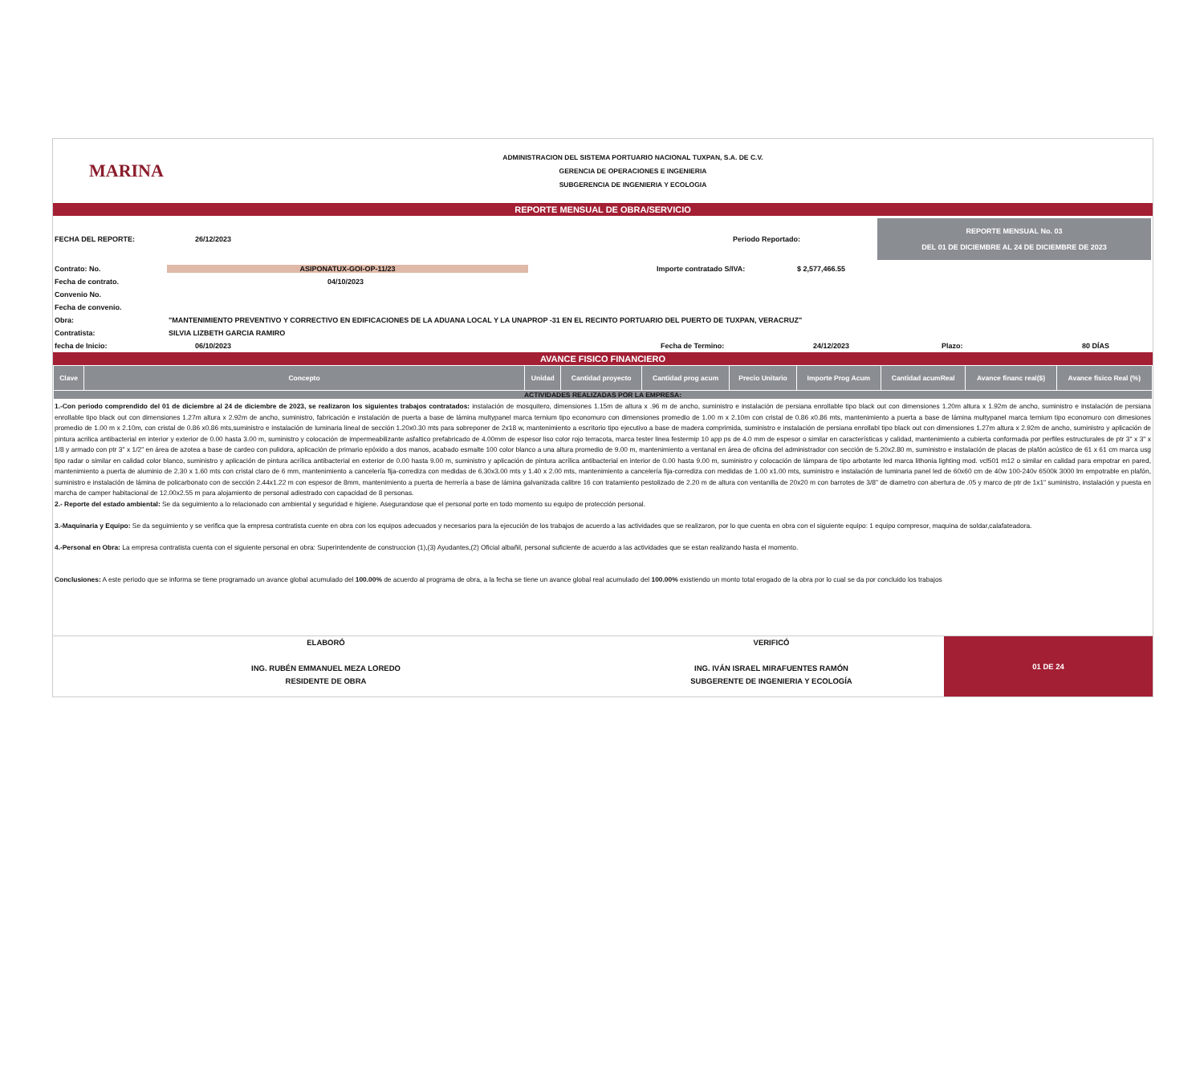MARINA
ADMINISTRACION DEL SISTEMA PORTUARIO NACIONAL TUXPAN, S.A. DE C.V.
GERENCIA DE OPERACIONES E INGENIERIA
SUBGERENCIA DE INGENIERIA Y ECOLOGIA
REPORTE MENSUAL DE OBRA/SERVICIO
FECHA DEL REPORTE: 26/12/2023 Periodo Reportado: REPORTE MENSUAL No. 03
DEL 01 DE DICIEMBRE AL 24 DE DICIEMBRE DE 2023
Contrato: No. ASIPONATUX-GOI-OP-11/23 Importe contratado S/IVA: $ 2,577,466.55
Fecha de contrato. 04/10/2023
Convenio No.
Fecha de convenio.
Obra: "MANTENIMIENTO PREVENTIVO Y CORRECTIVO EN EDIFICACIONES DE LA ADUANA LOCAL Y LA UNAPROP -31 EN EL RECINTO PORTUARIO DEL PUERTO DE TUXPAN, VERACRUZ"
Contratista: SILVIA LIZBETH GARCIA RAMIRO
fecha de Inicio: 06/10/2023 Fecha de Termino: 24/12/2023 Plazo: 80 DÍAS
AVANCE FISICO FINANCIERO
| Clave | Concepto | Unidad | Cantidad proyecto | Cantidad prog acum | Precio Unitario | Importe Prog Acum | Cantidad acumReal | Avance financ real($) | Avance fisico Real (%) |
| --- | --- | --- | --- | --- | --- | --- | --- | --- | --- |
| ACTIVIDADES REALIZADAS POR LA EMPRESA: | | | | | | | | | |
1.-Con periodo comprendido del 01 de diciembre al 24 de diciembre de 2023, se realizaron los siguientes trabajos contratados: instalación de mosquitero, dimensiones 1.15m de altura x .96 m de ancho, suministro e instalación de persiana enrollable tipo black out con dimensiones 1.20m altura x 1.92m de ancho, suministro e instalación de persiana enrollable tipo black out con dimensiones 1.27m altura x 2.92m de ancho, suministro, fabricación e instalación de puerta a base de lámina multypanel marca ternium tipo economuro con dimensiones promedio de 1.00 m x 2.10m con cristal de 0.86 x0.86 mts, mantenimiento a puerta a base de lámina multypanel marca ternium tipo economuro con dimesiones promedio de 1.00 m x 2.10m, con cristal de 0.86 x0.86 mts,suministro e instalación de luminaria lineal de sección 1.20x0.30 mts para sobreponer de 2x18 w, mantenimiento a escritorio tipo ejecutivo a base de madera comprimida, suministro e instalación de persiana enrollabl tipo black out con dimensiones 1.27m altura x 2.92m de ancho, suministro y aplicación de pintura acrilica antibacterial en interior y exterior de 0.00 hasta 3.00 m, suministro y colocación de impermeabilizante asfaltico prefabricado de 4.00mm de espesor liso color rojo terracota, marca tester linea festermip 10 app ps de 4.0 mm de espesor o similar en características y calidad, mantenimiento a cubierta conformada por perfiles estructurales de ptr 3" x 3" x 1/8 y armado con ptr 3" x 1/2" en área de azotea a base de cardeo con pulidora, aplicación de primario epóxido a dos manos, acabado esmalte 100 color blanco a una altura promedio de 9.00 m, mantenimiento a ventanal en área de oficina del administrador con sección de 5.20x2.80 m, suministro e instalación de placas de plafón acústico de 61 x 61 cm marca usg tipo radar o similar en calidad color blanco, suministro y aplicación de pintura acrílica antibacterial en exterior de 0.00 hasta 9.00 m, suministro y aplicación de pintura acrílica antibacterial en interior de 0.00 hasta 9.00 m, suministro y colocación de lámpara de tipo arbotante led marca lithonia lighting mod. vcl501 m12 o similar en calidad para empotrar en pared, mantenimiento a puerta de aluminio de 2.30 x 1.60 mts con cristal claro de 6 mm, mantenimiento a cancelería fija-corrediza con medidas de 6.30x3.00 mts y 1.40 x 2.00 mts, mantenimiento a cancelería fija-corrediza con medidas de 1.00 x1.00 mts, suministro e instalación de luminaria panel led de 60x60 cm de 40w 100-240v 6500k 3000 lm empotrable en plafón, suministro e instalación de lámina de policarbonato con de sección 2.44x1.22 m con espesor de 8mm, mantenimiento a puerta de herrería a base de lámina galvanizada calibre 16 con tratamiento pestolizado de 2.20 m de altura con ventanilla de 20x20 m con barrotes de 3/8" de diametro con abertura de .05 y marco de ptr de 1x1" suministro, instalación y puesta en marcha de camper habitacional de 12.00x2.55 m para alojamiento de personal adiestrado con capacidad de 8 personas.
2.- Reporte del estado ambiental: Se da seguimiento a lo relacionado con ambiental y seguridad e higiene. Asegurandose que el personal porte en todo momento su equipo de protección personal.
3.-Maquinaria y Equipo: Se da seguimiento y se verifica que la empresa contratista cuente en obra con los equipos adecuados y necesarios para la ejecución de los trabajos de acuerdo a las actividades que se realizaron, por lo que cuenta en obra con el siguiente equipo: 1 equipo compresor, maquina de soldar,calafateadora.
4.-Personal en Obra: La empresa contratista cuenta con el siguiente personal en obra: Superintendente de construccion (1),(3) Ayudantes,(2) Oficial albañil, personal suficiente de acuerdo a las actividades que se estan realizando hasta el momento.
Conclusiones: A este periodo que se informa se tiene programado un avance global acumulado del 100.00% de acuerdo al programa de obra, a la fecha se tiene un avance global real acumulado del 100.00% existiendo un monto total erogado de la obra por lo cual se da por concluido los trabajos
ELABORÓ
ING. RUBÉN EMMANUEL MEZA LOREDO
RESIDENTE DE OBRA
VERIFICÓ
ING. IVÁN ISRAEL MIRAFUENTES RAMÓN
SUBGERENTE DE INGENIERIA Y ECOLOGÍA
01 DE 24